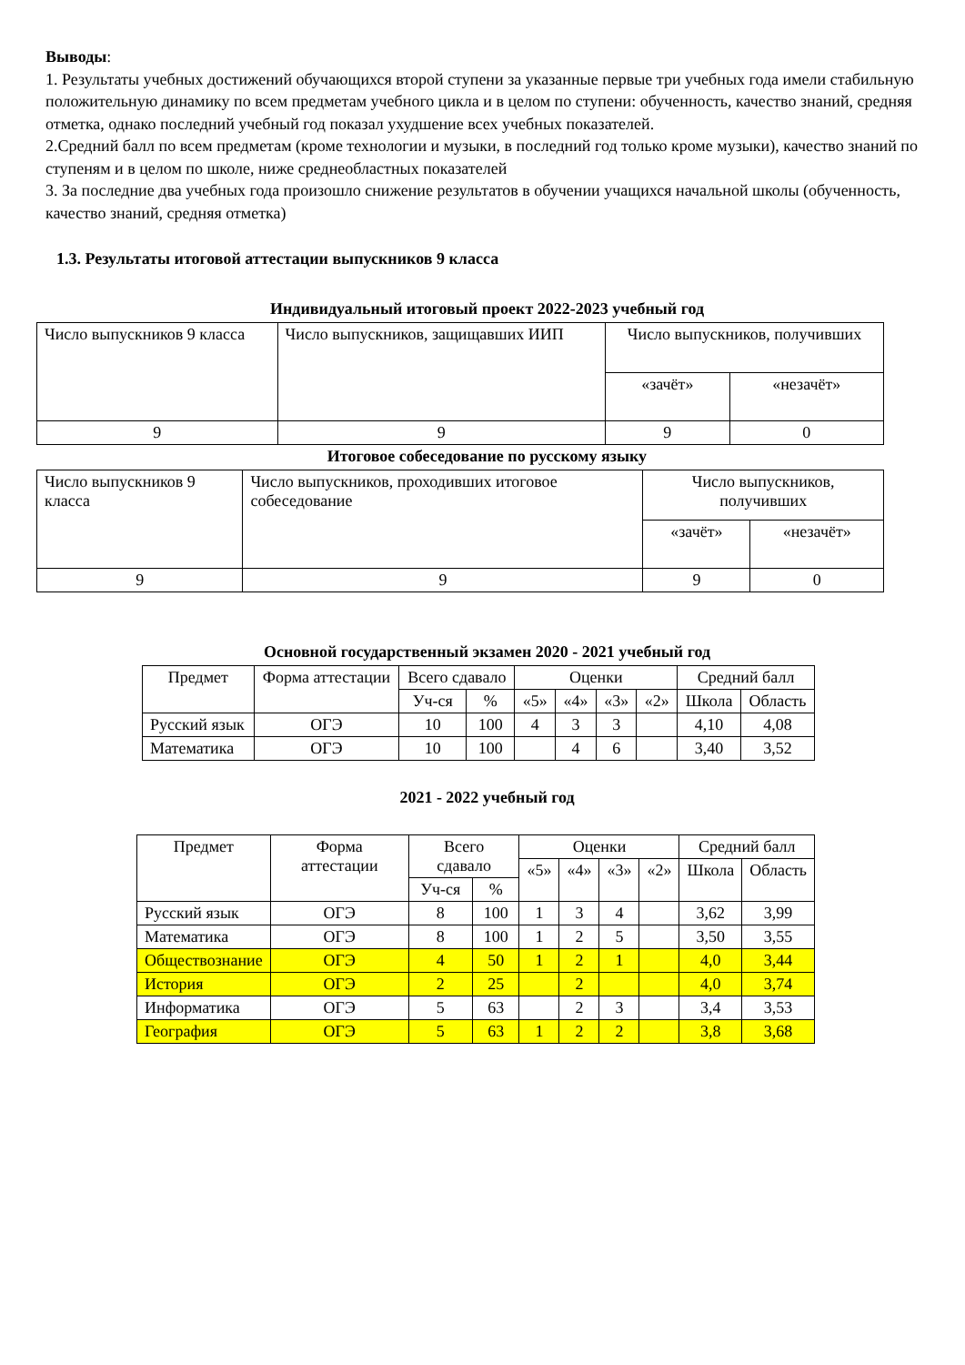Выводы:
1. Результаты учебных достижений обучающихся второй ступени за указанные первые три учебных года имели стабильную положительную динамику по всем предметам учебного цикла и в целом по ступени: обученность, качество знаний, средняя отметка, однако последний учебный год показал ухудшение всех учебных показателей.
2.Средний балл по всем предметам (кроме технологии и музыки, в последний год только кроме музыки), качество знаний по ступеням и в целом по школе, ниже среднеобластных показателей
3. За последние два учебных года произошло снижение результатов в обучении учащихся начальной школы (обученность, качество знаний, средняя отметка)
1.3. Результаты итоговой аттестации выпускников 9 класса
Индивидуальный итоговый проект 2022-2023 учебный год
| Число выпускников 9 класса | Число выпускников, защищавших ИИП | Число выпускников, получивших | |
| | | «зачёт» | «незачёт» |
| 9 | 9 | 9 | 0 |
Итоговое собеседование по русскому языку
| Число выпускников 9 класса | Число выпускников, проходивших итоговое собеседование | Число выпускников, получивших | |
| | | «зачёт» | «незачёт» |
| 9 | 9 | 9 | 0 |
Основной государственный экзамен 2020 - 2021 учебный год
| Предмет | Форма аттестации | Всего сдавало | | Оценки | | | | Средний балл | |
| --- | --- | --- | --- | --- | --- | --- | --- | --- | --- |
| | | | | «5» | «4» | «3» | «2» | Школа | Область |
| | | Уч-ся | % | | | | | | |
| Русский язык | ОГЭ | 10 | 100 | 4 | 3 | 3 | | 4,10 | 4,08 |
| Математика | ОГЭ | 10 | 100 | | 4 | 6 | | 3,40 | 3,52 |
2021 - 2022 учебный год
| Предмет | Форма аттестации | Всего сдавало | | Оценки | | | | Средний балл | |
| --- | --- | --- | --- | --- | --- | --- | --- | --- | --- |
| | | | | «5» | «4» | «3» | «2» | Школа | Область |
| | | Уч-ся | % | | | | | | |
| Русский язык | ОГЭ | 8 | 100 | 1 | 3 | 4 | | 3,62 | 3,99 |
| Математика | ОГЭ | 8 | 100 | 1 | 2 | 5 | | 3,50 | 3,55 |
| Обществознание | ОГЭ | 4 | 50 | 1 | 2 | 1 | | 4,0 | 3,44 |
| История | ОГЭ | 2 | 25 | | 2 | | | 4,0 | 3,74 |
| Информатика | ОГЭ | 5 | 63 | | 2 | 3 | | 3,4 | 3,53 |
| География | ОГЭ | 5 | 63 | 1 | 2 | 2 | | 3,8 | 3,68 |